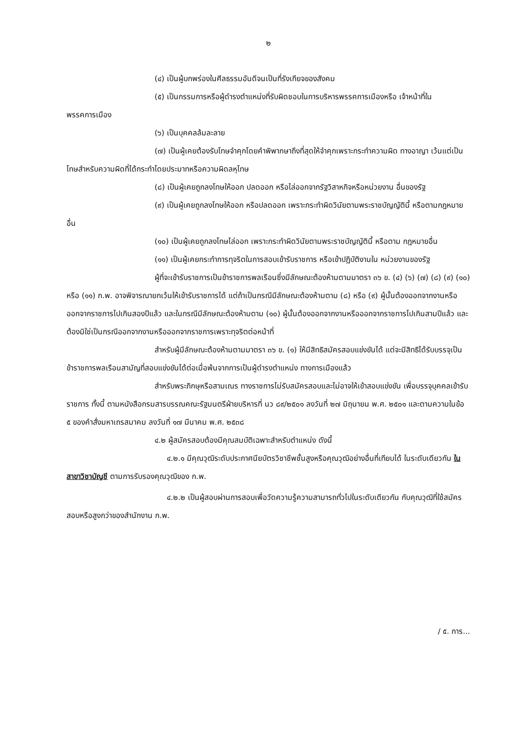๒
(๔) เป็นผู้บกพร่องในศีลธรรมอันดีจนเป็นที่รังเกียจของสังคม
(๕) เป็นกรรมการหรือผู้ดำรงตำแหน่งที่รับผิดชอบในการบริหารพรรคการเมืองหรือ เจ้าหน้าที่ในพรรคการเมือง
(๖) เป็นบุคคลล้มละลาย
(๗) เป็นผู้เคยต้องรับโทษจำคุกโดยคำพิพากษาถึงที่สุดให้จำคุกเพราะกระทำความผิด ทางอาญา เว้นแต่เป็นโทษสำหรับความผิดที่ได้กระทำโดยประมาทหรือความผิดลหุโทษ
(๘) เป็นผู้เคยถูกลงโทษให้ออก ปลดออก หรือไล่ออกจากรัฐวิสาหกิจหรือหน่วยงาน อื่นของรัฐ
(๙) เป็นผู้เคยถูกลงโทษให้ออก หรือปลดออก เพราะกระทำผิดวินัยตามพระราชบัญญัตินี้ หรือตามกฎหมายอื่น
(๑๐) เป็นผู้เคยถูกลงโทษไล่ออก เพราะกระทำผิดวินัยตามพระราชบัญญัตินี้ หรือตาม กฎหมายอื่น
(๑๑) เป็นผู้เคยกระทำการทุจริตในการสอบเข้ารับราชการ หรือเข้าปฏิบัติงานใน หน่วยงานของรัฐ
ผู้ที่จะเข้ารับราชการเป็นข้าราชการพลเรือนซึ่งมีลักษณะต้องห้ามตามมาตรา ๓๖ ข. (๔) (๖) (๗) (๘) (๙) (๑๐) หรือ (๑๑) ก.พ. อาจพิจารณายกเว้นให้เข้ารับราชการได้ แต่ถ้าเป็นกรณีมีลักษณะต้องห้ามตาม (๘) หรือ (๙) ผู้นั้นต้องออกจากงานหรือออกจากราชการไปเกินสองปีแล้ว และในกรณีมีลักษณะต้องห้ามตาม (๑๐) ผู้นั้นต้องออกจากงานหรือออกจากราชการไปเกินสามปีแล้ว และต้องมิใช่เป็นกรณีออกจากงานหรือออกจากราชการเพราะทุจริตต่อหน้าที่
สำหรับผู้มีลักษณะต้องห้ามตามมาตรา ๓๖ ข. (๑) ให้มีสิทธิสมัครสอบแข่งขันได้ แต่จะมีสิทธิได้รับบรรจุเป็นข้าราชการพลเรือนสามัญที่สอบแข่งขันได้ต่อเมื่อพ้นจากการเป็นผู้ดำรงตำแหน่ง ทางการเมืองแล้ว
สำหรับพระภิกษุหรือสามเณร ทางราชการไม่รับสมัครสอบและไม่อาจให้เข้าสอบแข่งขัน เพื่อบรรจุบุคคลเข้ารับราชการ ทั้งนี้ ตามหนังสือกรมสารบรรณคณะรัฐมนตรีฝ่ายบริหารที่ นว ๘๙/๒๕๐๑ ลงวันที่ ๒๗ มิถุนายน พ.ศ. ๒๕๐๑ และตามความในข้อ ๕ ของคำสั่งมหาเถรสมาคม ลงวันที่ ๑๗ มีนาคม พ.ศ. ๒๕๓๘
๔.๒ ผู้สมัครสอบต้องมีคุณสมบัติเฉพาะสำหรับตำแหน่ง ดังนี้
๔.๒.๑ มีคุณวุฒิระดับประกาศนียบัตรวิชาชีพชั้นสูงหรือคุณวุฒิอย่างอื่นที่เทียบได้ ในระดับเดียวกัน ในสาขาวิชาบัญชี ตามการรับรองคุณวุฒิของ ก.พ.
๔.๒.๒ เป็นผู้สอบผ่านการสอบเพื่อวัดความรู้ความสามารถทั่วไปในระดับเดียวกัน กับคุณวุฒิที่ใช้สมัครสอบหรือสูงกว่าของสำนักงาน ก.พ.
/ ๕. การ...